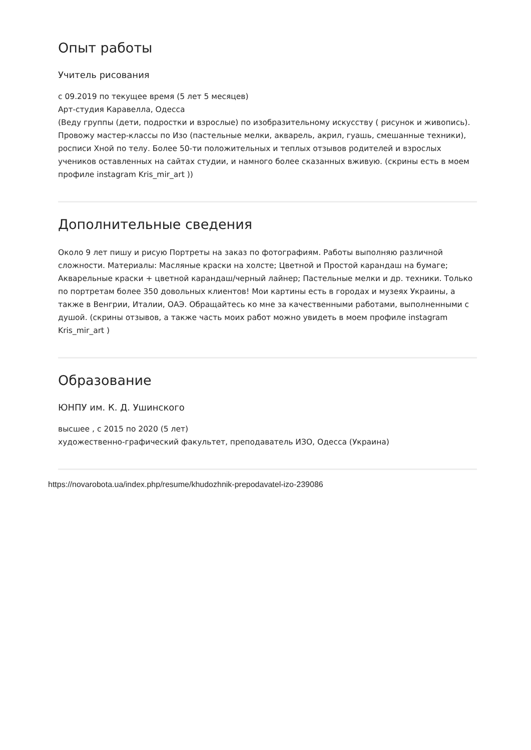Опыт работы
Учитель рисования
с 09.2019 по текущее время (5 лет 5 месяцев)
Арт-студия Каравелла, Одесса
(Веду группы (дети, подростки и взрослые) по изобразительному искусству ( рисунок и живопись). Провожу мастер-классы по Изо (пастельные мелки, акварель, акрил, гуашь, смешанные техники), росписи Хной по телу. Более 50-ти положительных и теплых отзывов родителей и взрослых учеников оставленных на сайтах студии, и намного более сказанных вживую. (скрины есть в моем профиле instagram Kris_mir_art ))
Дополнительные сведения
Около 9 лет пишу и рисую Портреты на заказ по фотографиям. Работы выполняю различной сложности. Материалы: Масляные краски на холсте; Цветной и Простой карандаш на бумаге; Акварельные краски + цветной карандаш/черный лайнер; Пастельные мелки и др. техники. Только по портретам более 350 довольных клиентов! Мои картины есть в городах и музеях Украины, а также в Венгрии, Италии, ОАЭ. Обращайтесь ко мне за качественными работами, выполненными с душой. (скрины отзывов, а также часть моих работ можно увидеть в моем профиле instagram Kris_mir_art )
Образование
ЮНПУ им. К. Д. Ушинского
высшее , с 2015 по 2020 (5 лет)
художественно-графический факультет, преподаватель ИЗО, Одесса (Украина)
https://novarobota.ua/index.php/resume/khudozhnik-prepodavatel-izo-239086